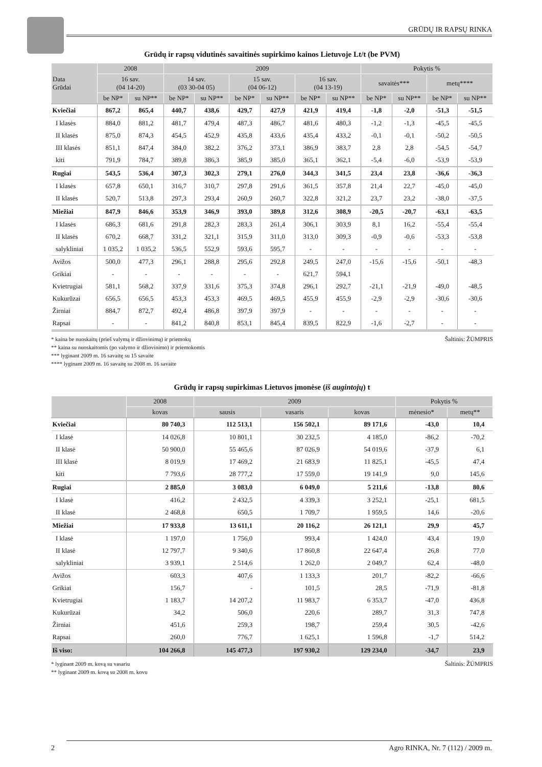GRŪDŲ IR RAPSŲ RINKA
Grūdų ir rapsų vidutinės savaitinės supirkimo kainos Lietuvoje Lt/t (be PVM)
| Data Grūdai | 2008 | | 2009 | | | | | | Pokytis % | | | |
| --- | --- | --- | --- | --- | --- | --- | --- | --- | --- | --- | --- | --- |
| | 16 sav. (04 14-20) | | 14 sav. (03 30-04 05) | | 15 sav. (04 06-12) | | 16 sav. (04 13-19) | | savaitės*** | | metų**** | |
| | be NP* | su NP** | be NP* | su NP** | be NP* | su NP** | be NP* | su NP** | be NP* | su NP** | be NP* | su NP** |
| Kviečiai | 867,2 | 865,4 | 440,7 | 438,6 | 429,7 | 427,9 | 421,9 | 419,4 | -1,8 | -2,0 | -51,3 | -51,5 |
| I klasės | 884,0 | 881,2 | 481,7 | 479,4 | 487,3 | 486,7 | 481,6 | 480,3 | -1,2 | -1,3 | -45,5 | -45,5 |
| II klasės | 875,0 | 874,3 | 454,5 | 452,9 | 435,8 | 433,6 | 435,4 | 433,2 | -0,1 | -0,1 | -50,2 | -50,5 |
| III klasės | 851,1 | 847,4 | 384,0 | 382,2 | 376,2 | 373,1 | 386,9 | 383,7 | 2,8 | 2,8 | -54,5 | -54,7 |
| kiti | 791,9 | 784,7 | 389,8 | 386,3 | 385,9 | 385,0 | 365,1 | 362,1 | -5,4 | -6,0 | -53,9 | -53,9 |
| Rugiai | 543,5 | 536,4 | 307,3 | 302,3 | 279,1 | 276,0 | 344,3 | 341,5 | 23,4 | 23,8 | -36,6 | -36,3 |
| I klasės | 657,8 | 650,1 | 316,7 | 310,7 | 297,8 | 291,6 | 361,5 | 357,8 | 21,4 | 22,7 | -45,0 | -45,0 |
| II klasės | 520,7 | 513,8 | 297,3 | 293,4 | 260,9 | 260,7 | 322,8 | 321,2 | 23,7 | 23,2 | -38,0 | -37,5 |
| Miežiai | 847,9 | 846,6 | 353,9 | 346,9 | 393,0 | 389,8 | 312,6 | 308,9 | -20,5 | -20,7 | -63,1 | -63,5 |
| I klasės | 686,3 | 681,6 | 291,8 | 282,3 | 283,3 | 261,4 | 306,1 | 303,9 | 8,1 | 16,2 | -55,4 | -55,4 |
| II klasės | 670,2 | 668,7 | 331,2 | 321,1 | 315,9 | 311,0 | 313,0 | 309,3 | -0,9 | -0,6 | -53,3 | -53,8 |
| salykliniai | 1 035,2 | 1 035,2 | 536,5 | 552,9 | 593,6 | 595,7 | - | - | - | - | - | - |
| Avižos | 500,0 | 477,3 | 296,1 | 288,8 | 295,6 | 292,8 | 249,5 | 247,0 | -15,6 | -15,6 | -50,1 | -48,3 |
| Grikiai | - | - | - | - | - | - | 621,7 | 594,1 | | | | |
| Kvietrugiai | 581,1 | 568,2 | 337,9 | 331,6 | 375,3 | 374,8 | 296,1 | 292,7 | -21,1 | -21,9 | -49,0 | -48,5 |
| Kukurūzai | 656,5 | 656,5 | 453,3 | 453,3 | 469,5 | 469,5 | 455,9 | 455,9 | -2,9 | -2,9 | -30,6 | -30,6 |
| Žirniai | 884,7 | 872,7 | 492,4 | 486,8 | 397,9 | 397,9 | - | - | - | - | - | - |
| Rapsai | - | - | 841,2 | 840,8 | 853,1 | 845,4 | 839,5 | 822,9 | -1,6 | -2,7 | - | - |
Šaltinis: ŽŪMPRIS * kaina be nuoskaitų (prieš valymą ir džiovinimą) ir priemokų
** kaina su nuoskaitomis (po valymo ir džiovinimo) ir priemokomis
*** lyginant 2009 m. 16 savaitę su 15 savaite
**** lyginant 2009 m. 16 savaitę su 2008 m. 16 savaite
Grūdų ir rapsų supirkimas Lietuvos įmonėse (iš augintojų) t
| | 2008 | 2009 | | | Pokytis % | |
| --- | --- | --- | --- | --- | --- | --- |
| | kovas | sausis | vasaris | kovas | mėnesio* | metų** |
| Kviečiai | 80 740,3 | 112 513,1 | 156 502,1 | 89 171,6 | -43,0 | 10,4 |
| I klasė | 14 026,8 | 10 801,1 | 30 232,5 | 4 185,0 | -86,2 | -70,2 |
| II klasė | 50 900,0 | 55 465,6 | 87 026,9 | 54 019,6 | -37,9 | 6,1 |
| III klasė | 8 019,9 | 17 469,2 | 21 683,9 | 11 825,1 | -45,5 | 47,4 |
| kiti | 7 793,6 | 28 777,2 | 17 559,0 | 19 141,9 | 9,0 | 145,6 |
| Rugiai | 2 885,0 | 3 083,0 | 6 049,0 | 5 211,6 | -13,8 | 80,6 |
| I klasė | 416,2 | 2 432,5 | 4 339,3 | 3 252,1 | -25,1 | 681,5 |
| II klasė | 2 468,8 | 650,5 | 1 709,7 | 1 959,5 | 14,6 | -20,6 |
| Miežiai | 17 933,8 | 13 611,1 | 20 116,2 | 26 121,1 | 29,9 | 45,7 |
| I klasė | 1 197,0 | 1 756,0 | 993,4 | 1 424,0 | 43,4 | 19,0 |
| II klasė | 12 797,7 | 9 340,6 | 17 860,8 | 22 647,4 | 26,8 | 77,0 |
| salykliniai | 3 939,1 | 2 514,6 | 1 262,0 | 2 049,7 | 62,4 | -48,0 |
| Avižos | 603,3 | 407,6 | 1 133,3 | 201,7 | -82,2 | -66,6 |
| Grikiai | 156,7 | - | 101,5 | 28,5 | -71,9 | -81,8 |
| Kvietrugiai | 1 183,7 | 14 207,2 | 11 983,7 | 6 353,7 | -47,0 | 436,8 |
| Kukurūzai | 34,2 | 506,0 | 220,6 | 289,7 | 31,3 | 747,8 |
| Žirniai | 451,6 | 259,3 | 198,7 | 259,4 | 30,5 | -42,6 |
| Rapsai | 260,0 | 776,7 | 1 625,1 | 1 596,8 | -1,7 | 514,2 |
| Iš viso: | 104 266,8 | 145 477,3 | 197 930,2 | 129 234,0 | -34,7 | 23,9 |
Šaltinis: ŽŪMPRIS * lyginant 2009 m. kovą su vasariu
** lyginant 2009 m. kovą su 2008 m. kovu
2 Agro RINKA, Nr. 7 (112) / 2009 m.